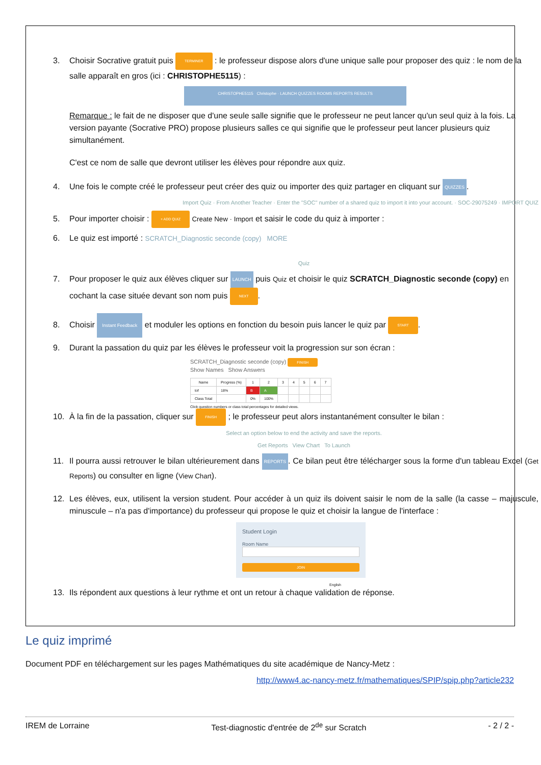3. Choisir Socrative gratuit puis TERMINER : le professeur dispose alors d'une unique salle pour proposer des quiz : le nom de la salle apparaît en gros (ici : CHRISTOPHE5115) :
CHRISTOPHE5115 Christophe · LAUNCH QUIZZES ROOMS REPORTS RESULTS
Remarque : le fait de ne disposer que d'une seule salle signifie que le professeur ne peut lancer qu'un seul quiz à la fois. La version payante (Socrative PRO) propose plusieurs salles ce qui signifie que le professeur peut lancer plusieurs quiz simultanément.
C'est ce nom de salle que devront utiliser les élèves pour répondre aux quiz.
4. Une fois le compte créé le professeur peut créer des quiz ou importer des quiz partager en cliquant sur QUIZZES.
Import Quiz · From Another Teacher · Enter the "SOC" number of a shared quiz to import it into your account. · SOC-29075249 · IMPORT QUIZ
5. Pour importer choisir : + ADD QUIZ Create New · Import et saisir le code du quiz à importer :
6. Le quiz est importé : SCRATCH_Diagnostic seconde (copy) MORE
Quiz
7. Pour proposer le quiz aux élèves cliquer sur LAUNCH puis Quiz et choisir le quiz SCRATCH_Diagnostic seconde (copy) en cochant la case située devant son nom puis NEXT.
8. Choisir Instant Feedback et moduler les options en fonction du besoin puis lancer le quiz par START.
9. Durant la passation du quiz par les élèves le professeur voit la progression sur son écran :
SCRATCH_Diagnostic seconde (copy) FINISH
Show Names Show Answers
| Name | Progress (%) | 1 | 2 | 3 | 4 | 5 | 6 | 7 |
| --- | --- | --- | --- | --- | --- | --- | --- | --- |
| tof | 18% | B | A | | | | | |
| Class Total | | 0% | 100% | | | | | |
Click question numbers or class total percentages for detailed views.
10. À la fin de la passation, cliquer sur FINISH ; le professeur peut alors instantanément consulter le bilan :
Select an option below to end the activity and save the reports.
Get Reports View Chart To Launch
11. Il pourra aussi retrouver le bilan ultérieurement dans REPORTS. Ce bilan peut être télécharger sous la forme d'un tableau Excel (Get Reports) ou consulter en ligne (View Chart).
12. Les élèves, eux, utilisent la version student. Pour accéder à un quiz ils doivent saisir le nom de la salle (la casse – majuscule, minuscule – n'a pas d'importance) du professeur qui propose le quiz et choisir la langue de l'interface :
Student Login
Room Name
JOIN
English
13. Ils répondent aux questions à leur rythme et ont un retour à chaque validation de réponse.
Le quiz imprimé
Document PDF en téléchargement sur les pages Mathématiques du site académique de Nancy-Metz :
http://www4.ac-nancy-metz.fr/mathematiques/SPIP/spip.php?article232
IREM de Lorraine Test-diagnostic d'entrée de 2<sup>de</sup> sur Scratch - 2 / 2 -